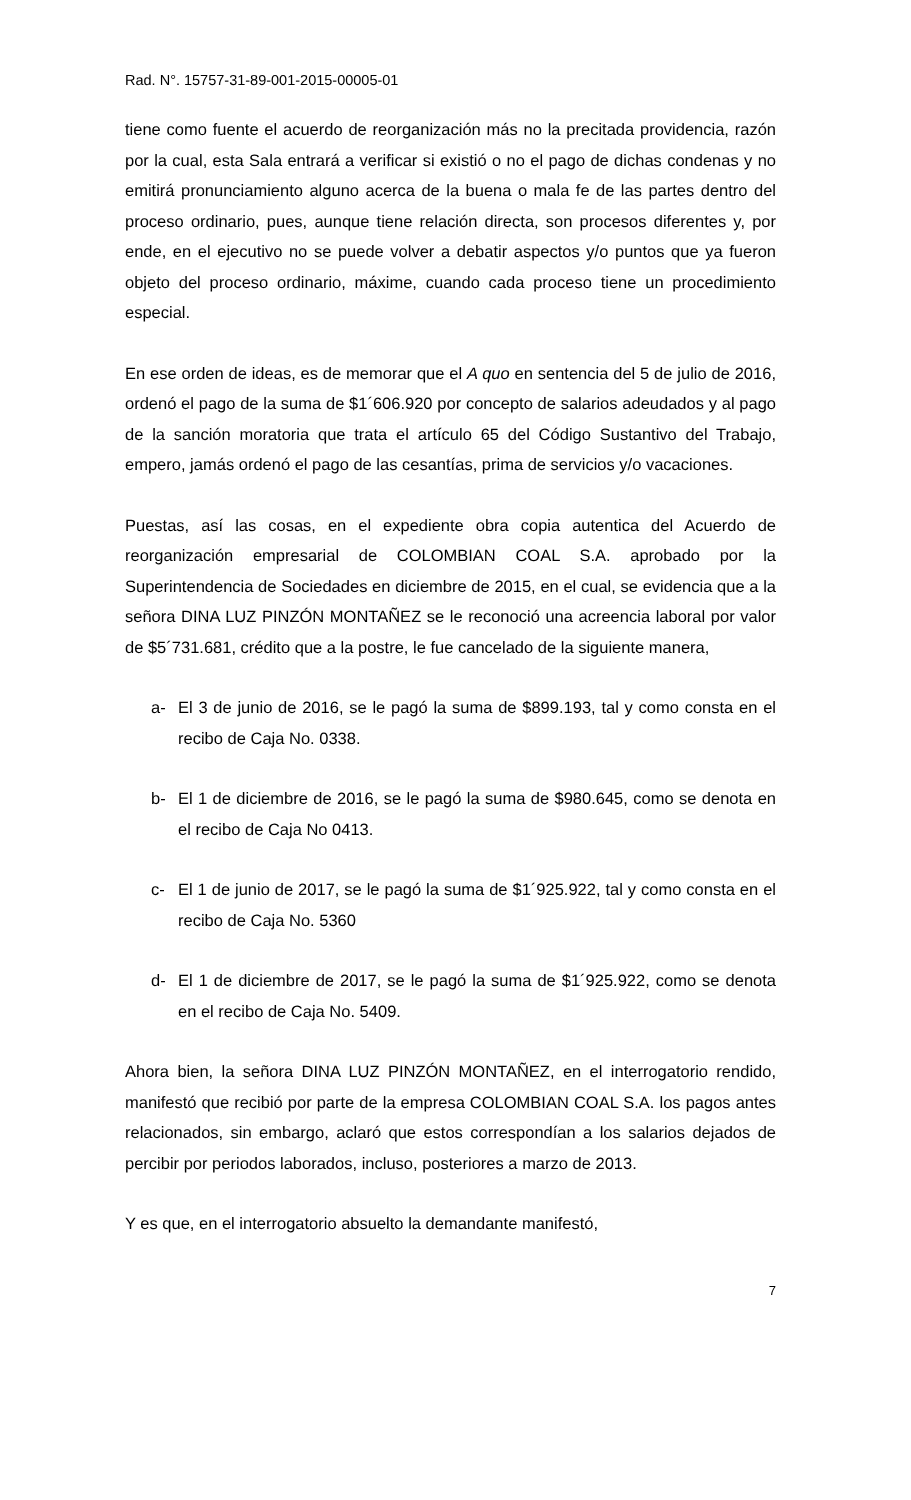Rad. N°. 15757-31-89-001-2015-00005-01
tiene como fuente el acuerdo de reorganización más no la precitada providencia, razón por la cual, esta Sala entrará a verificar si existió o no el pago de dichas condenas y no emitirá pronunciamiento alguno acerca de la buena o mala fe de las partes dentro del proceso ordinario, pues, aunque tiene relación directa, son procesos diferentes y, por ende, en el ejecutivo no se puede volver a debatir aspectos y/o puntos que ya fueron objeto del proceso ordinario, máxime, cuando cada proceso tiene un procedimiento especial.
En ese orden de ideas, es de memorar que el A quo en sentencia del 5 de julio de 2016, ordenó el pago de la suma de $1´606.920 por concepto de salarios adeudados y al pago de la sanción moratoria que trata el artículo 65 del Código Sustantivo del Trabajo, empero, jamás ordenó el pago de las cesantías, prima de servicios y/o vacaciones.
Puestas, así las cosas, en el expediente obra copia autentica del Acuerdo de reorganización empresarial de COLOMBIAN COAL S.A. aprobado por la Superintendencia de Sociedades en diciembre de 2015, en el cual, se evidencia que a la señora DINA LUZ PINZÓN MONTAÑEZ se le reconoció una acreencia laboral por valor de $5´731.681, crédito que a la postre, le fue cancelado de la siguiente manera,
a- El 3 de junio de 2016, se le pagó la suma de $899.193, tal y como consta en el recibo de Caja No. 0338.
b- El 1 de diciembre de 2016, se le pagó la suma de $980.645, como se denota en el recibo de Caja No 0413.
c- El 1 de junio de 2017, se le pagó la suma de $1´925.922, tal y como consta en el recibo de Caja No. 5360
d- El 1 de diciembre de 2017, se le pagó la suma de $1´925.922, como se denota en el recibo de Caja No. 5409.
Ahora bien, la señora DINA LUZ PINZÓN MONTAÑEZ, en el interrogatorio rendido, manifestó que recibió por parte de la empresa COLOMBIAN COAL S.A. los pagos antes relacionados, sin embargo, aclaró que estos correspondían a los salarios dejados de percibir por periodos laborados, incluso, posteriores a marzo de 2013.
Y es que, en el interrogatorio absuelto la demandante manifestó,
7